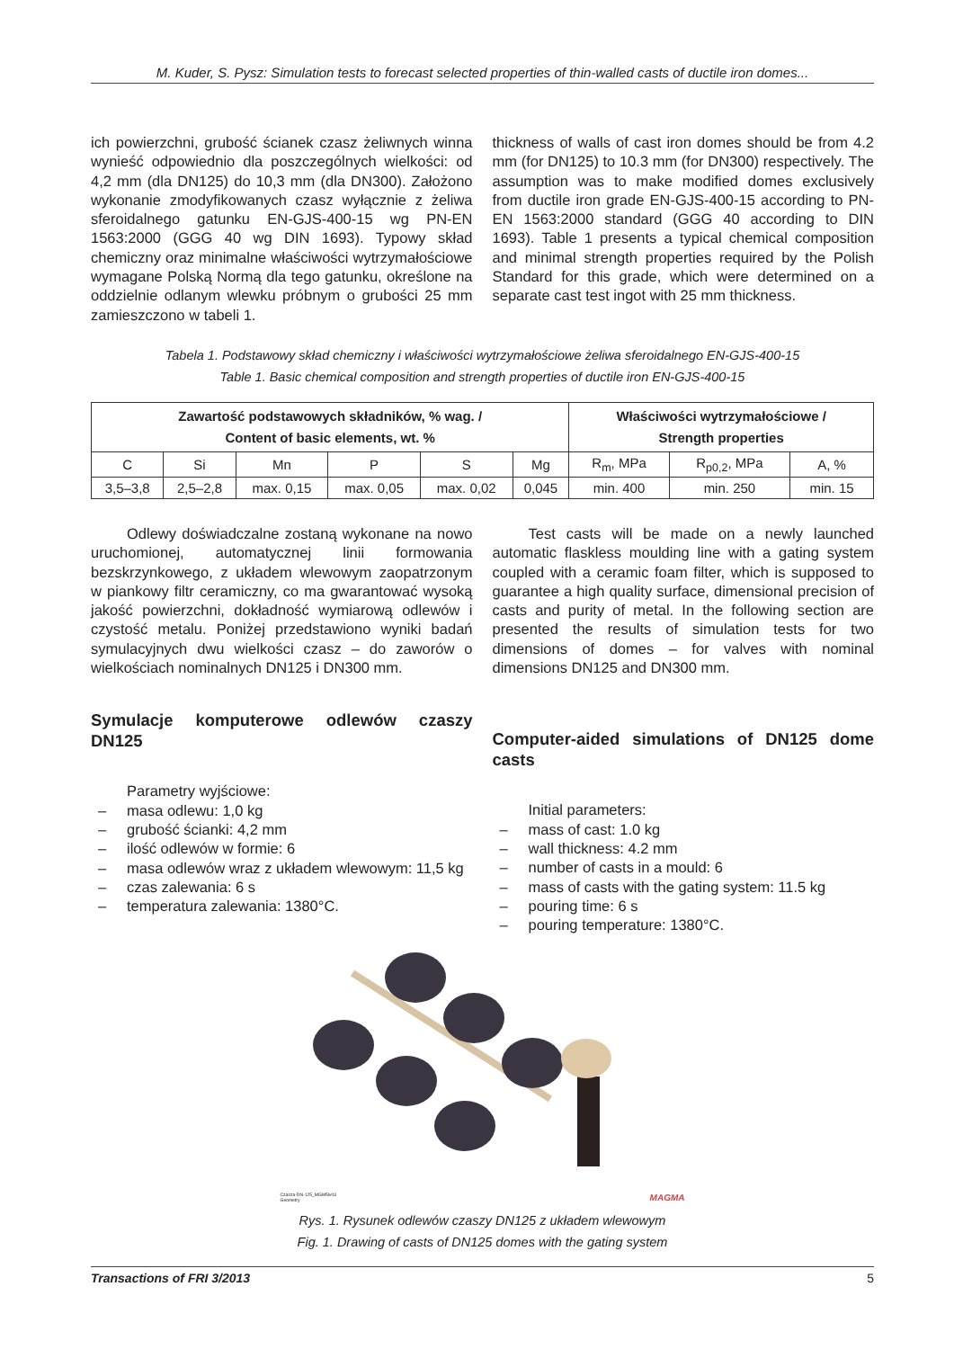M. Kuder, S. Pysz: Simulation tests to forecast selected properties of thin-walled casts of ductile iron domes...
ich powierzchni, grubość ścianek czasz żeliwnych winna wynieść odpowiednio dla poszczególnych wielkości: od 4,2 mm (dla DN125) do 10,3 mm (dla DN300). Założono wykonanie zmodyfikowanych czasz wyłącznie z żeliwa sferoidalnego gatunku EN-GJS-400-15 wg PN-EN 1563:2000 (GGG 40 wg DIN 1693). Typowy skład chemiczny oraz minimalne właściwości wytrzymałościowe wymagane Polską Normą dla tego gatunku, określone na oddzielnie odlanym wlewku próbnym o grubości 25 mm zamieszczono w tabeli 1.
thickness of walls of cast iron domes should be from 4.2 mm (for DN125) to 10.3 mm (for DN300) respectively. The assumption was to make modified domes exclusively from ductile iron grade EN-GJS-400-15 according to PN-EN 1563:2000 standard (GGG 40 according to DIN 1693). Table 1 presents a typical chemical composition and minimal strength properties required by the Polish Standard for this grade, which were determined on a separate cast test ingot with 25 mm thickness.
Tabela 1. Podstawowy skład chemiczny i właściwości wytrzymałościowe żeliwa sferoidalnego EN-GJS-400-15
Table 1. Basic chemical composition and strength properties of ductile iron EN-GJS-400-15
| Zawartość podstawowych składników, % wag. / Content of basic elements, wt. % | | | | | | Właściwości wytrzymałościowe / Strength properties | | |
| --- | --- | --- | --- | --- | --- | --- | --- | --- |
| C | Si | Mn | P | S | Mg | R<sub>m</sub>, MPa | R<sub>p0,2</sub>, MPa | A, % |
| 3,5–3,8 | 2,5–2,8 | max. 0,15 | max. 0,05 | max. 0,02 | 0,045 | min. 400 | min. 250 | min. 15 |
Odlewy doświadczalne zostaną wykonane na nowo uruchomionej, automatycznej linii formowania bezskrzynkowego, z układem wlewowym zaopatrzonym w piankowy filtr ceramiczny, co ma gwarantować wysoką jakość powierzchni, dokładność wymiarową odlewów i czystość metalu. Poniżej przedstawiono wyniki badań symulacyjnych dwu wielkości czasz – do zaworów o wielkościach nominalnych DN125 i DN300 mm.
Symulacje komputerowe odlewów czaszy DN125
Parametry wyjściowe:
– masa odlewu: 1,0 kg
– grubość ścianki: 4,2 mm
– ilość odlewów w formie: 6
– masa odlewów wraz z układem wlewowym: 11,5 kg
– czas zalewania: 6 s
– temperatura zalewania: 1380°C.
Test casts will be made on a newly launched automatic flaskless moulding line with a gating system coupled with a ceramic foam filter, which is supposed to guarantee a high quality surface, dimensional precision of casts and purity of metal. In the following section are presented the results of simulation tests for two dimensions of domes – for valves with nominal dimensions DN125 and DN300 mm.
Computer-aided simulations of DN125 dome casts
Initial parameters:
– mass of cast: 1.0 kg
– wall thickness: 4.2 mm
– number of casts in a mould: 6
– mass of casts with the gating system: 11.5 kg
– pouring time: 6 s
– pouring temperature: 1380°C.
Czasza-DN-125_MGM5lv03
Geometry
MAGMA
Rys. 1. Rysunek odlewów czaszy DN125 z układem wlewowym
Fig. 1. Drawing of casts of DN125 domes with the gating system
Transactions of FRI 3/2013 5